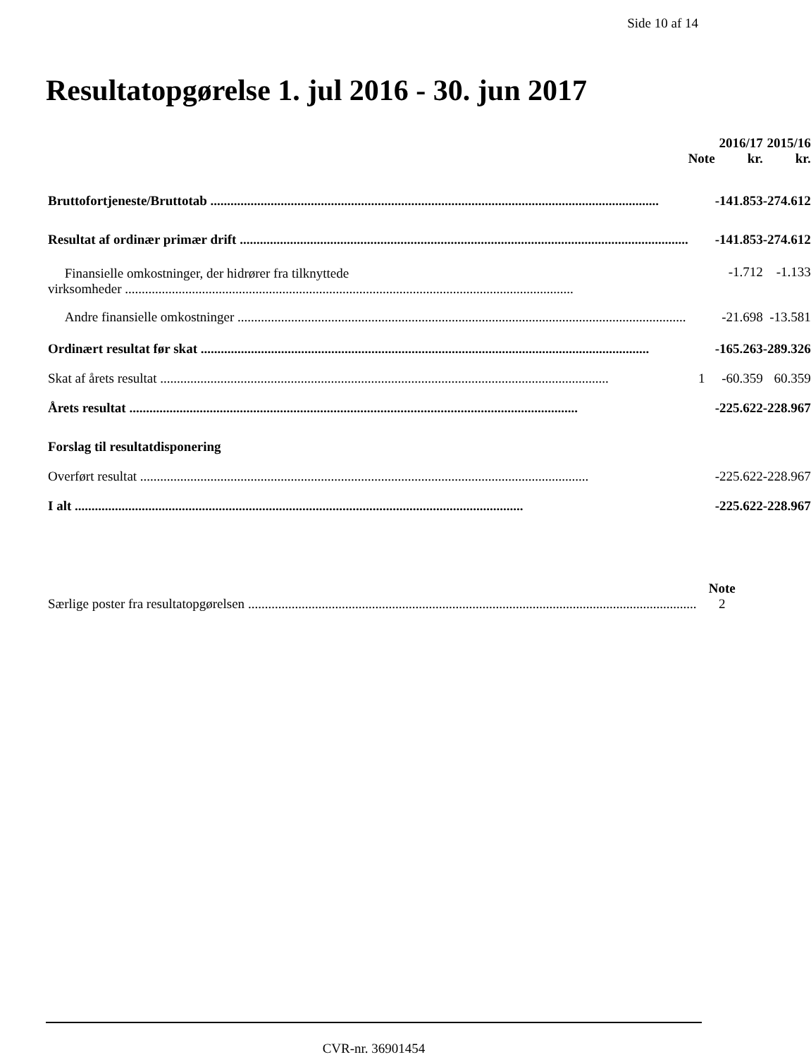Side 10 af 14
Resultatopgørelse 1. jul 2016 - 30. jun 2017
| | Note | 2016/17 kr. | 2015/16 kr. |
| --- | --- | --- | --- |
| Bruttofortjeneste/Bruttotab | | -141.853 | -274.612 |
| Resultat af ordinær primær drift | | -141.853 | -274.612 |
| Finansielle omkostninger, der hidrører fra tilknyttede virksomheder | | -1.712 | -1.133 |
| Andre finansielle omkostninger | | -21.698 | -13.581 |
| Ordinært resultat før skat | | -165.263 | -289.326 |
| Skat af årets resultat | 1 | -60.359 | 60.359 |
| Årets resultat | | -225.622 | -228.967 |
| Forslag til resultatdisponering | | | |
| Overført resultat | | -225.622 | -228.967 |
| I alt | | -225.622 | -228.967 |
| | Note |
| --- | --- |
| Særlige poster fra resultatopgørelsen | 2 |
CVR-nr. 36901454